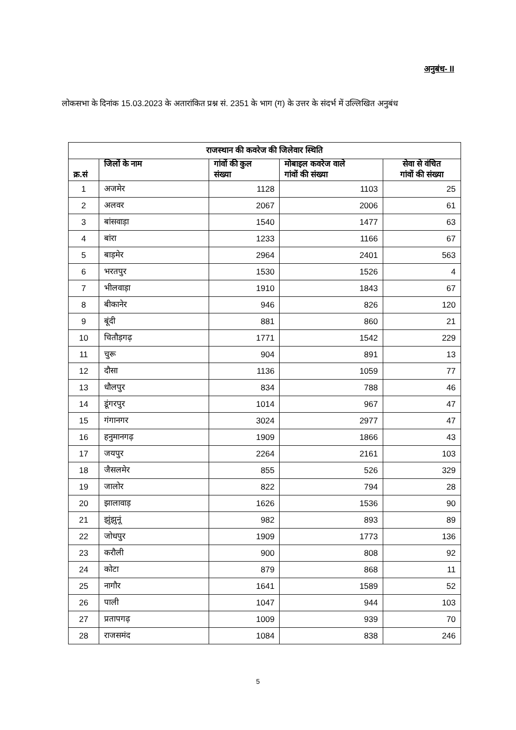अनुबंध- II
लोकसभा के दिनांक 15.03.2023 के अतारांकित प्रश्न सं. 2351 के भाग (ग) के उत्तर के संदर्भ में उल्लिखित अनुबंध
| राजस्थान की कवरेज की जिलेवार स्थिति | | | | |
| --- | --- | --- | --- | --- |
| क्र.सं | जिलों के नाम | गांवों की कुल संख्या | मोबाइल कवरेज वाले गांवों की संख्या | सेवा से वंचित गांवों की संख्या |
| 1 | अजमेर | 1128 | 1103 | 25 |
| 2 | अलवर | 2067 | 2006 | 61 |
| 3 | बांसवाड़ा | 1540 | 1477 | 63 |
| 4 | बांरा | 1233 | 1166 | 67 |
| 5 | बाड़मेर | 2964 | 2401 | 563 |
| 6 | भरतपुर | 1530 | 1526 | 4 |
| 7 | भीलवाड़ा | 1910 | 1843 | 67 |
| 8 | बीकानेर | 946 | 826 | 120 |
| 9 | बूंदी | 881 | 860 | 21 |
| 10 | चितौड़गढ़ | 1771 | 1542 | 229 |
| 11 | चुरू | 904 | 891 | 13 |
| 12 | दौसा | 1136 | 1059 | 77 |
| 13 | धौलपुर | 834 | 788 | 46 |
| 14 | डूंगरपुर | 1014 | 967 | 47 |
| 15 | गंगानगर | 3024 | 2977 | 47 |
| 16 | हनुमानगढ़ | 1909 | 1866 | 43 |
| 17 | जयपुर | 2264 | 2161 | 103 |
| 18 | जैसलमेर | 855 | 526 | 329 |
| 19 | जालोर | 822 | 794 | 28 |
| 20 | झालावाड़ | 1626 | 1536 | 90 |
| 21 | झुंझुनूं | 982 | 893 | 89 |
| 22 | जोधपुर | 1909 | 1773 | 136 |
| 23 | करौली | 900 | 808 | 92 |
| 24 | कोटा | 879 | 868 | 11 |
| 25 | नागौर | 1641 | 1589 | 52 |
| 26 | पाली | 1047 | 944 | 103 |
| 27 | प्रतापगढ़ | 1009 | 939 | 70 |
| 28 | राजसमंद | 1084 | 838 | 246 |
5